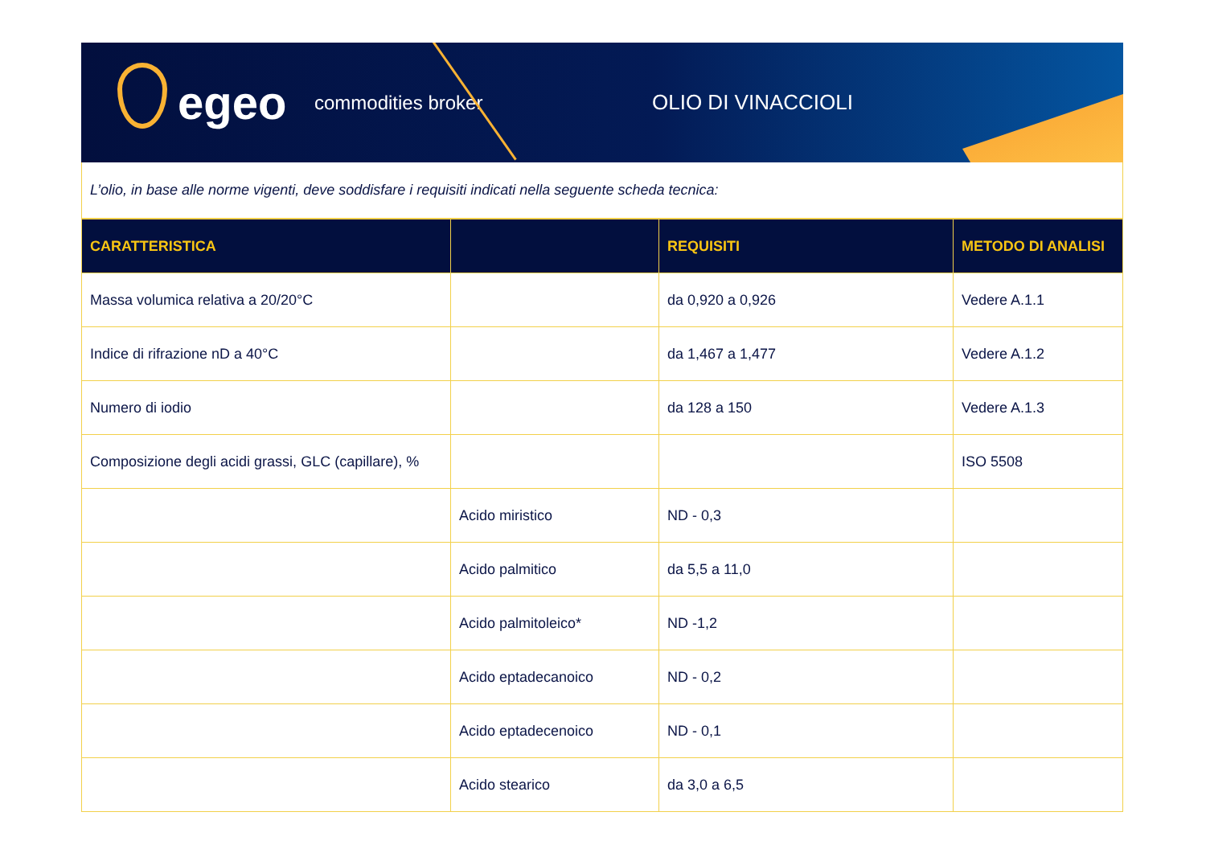egeo
commodities broker OLIO DI VINACCIOLI
L’olio, in base alle norme vigenti, deve soddisfare i requisiti indicati nella seguente scheda tecnica:
| CARATTERISTICA | | REQUISITI | METODO DI ANALISI |
| --- | --- | --- | --- |
| Massa volumica relativa a 20/20°C | | da 0,920 a 0,926 | Vedere A.1.1 |
| Indice di rifrazione nD a 40°C | | da 1,467 a 1,477 | Vedere A.1.2 |
| Numero di iodio | | da 128 a 150 | Vedere A.1.3 |
| Composizione degli acidi grassi, GLC (capillare), % | | | ISO 5508 |
| | Acido miristico | ND - 0,3 | |
| | Acido palmitico | da 5,5 a 11,0 | |
| | Acido palmitoleico* | ND -1,2 | |
| | Acido eptadecanoico | ND - 0,2 | |
| | Acido eptadecenoico | ND - 0,1 | |
| | Acido stearico | da 3,0 a 6,5 | |